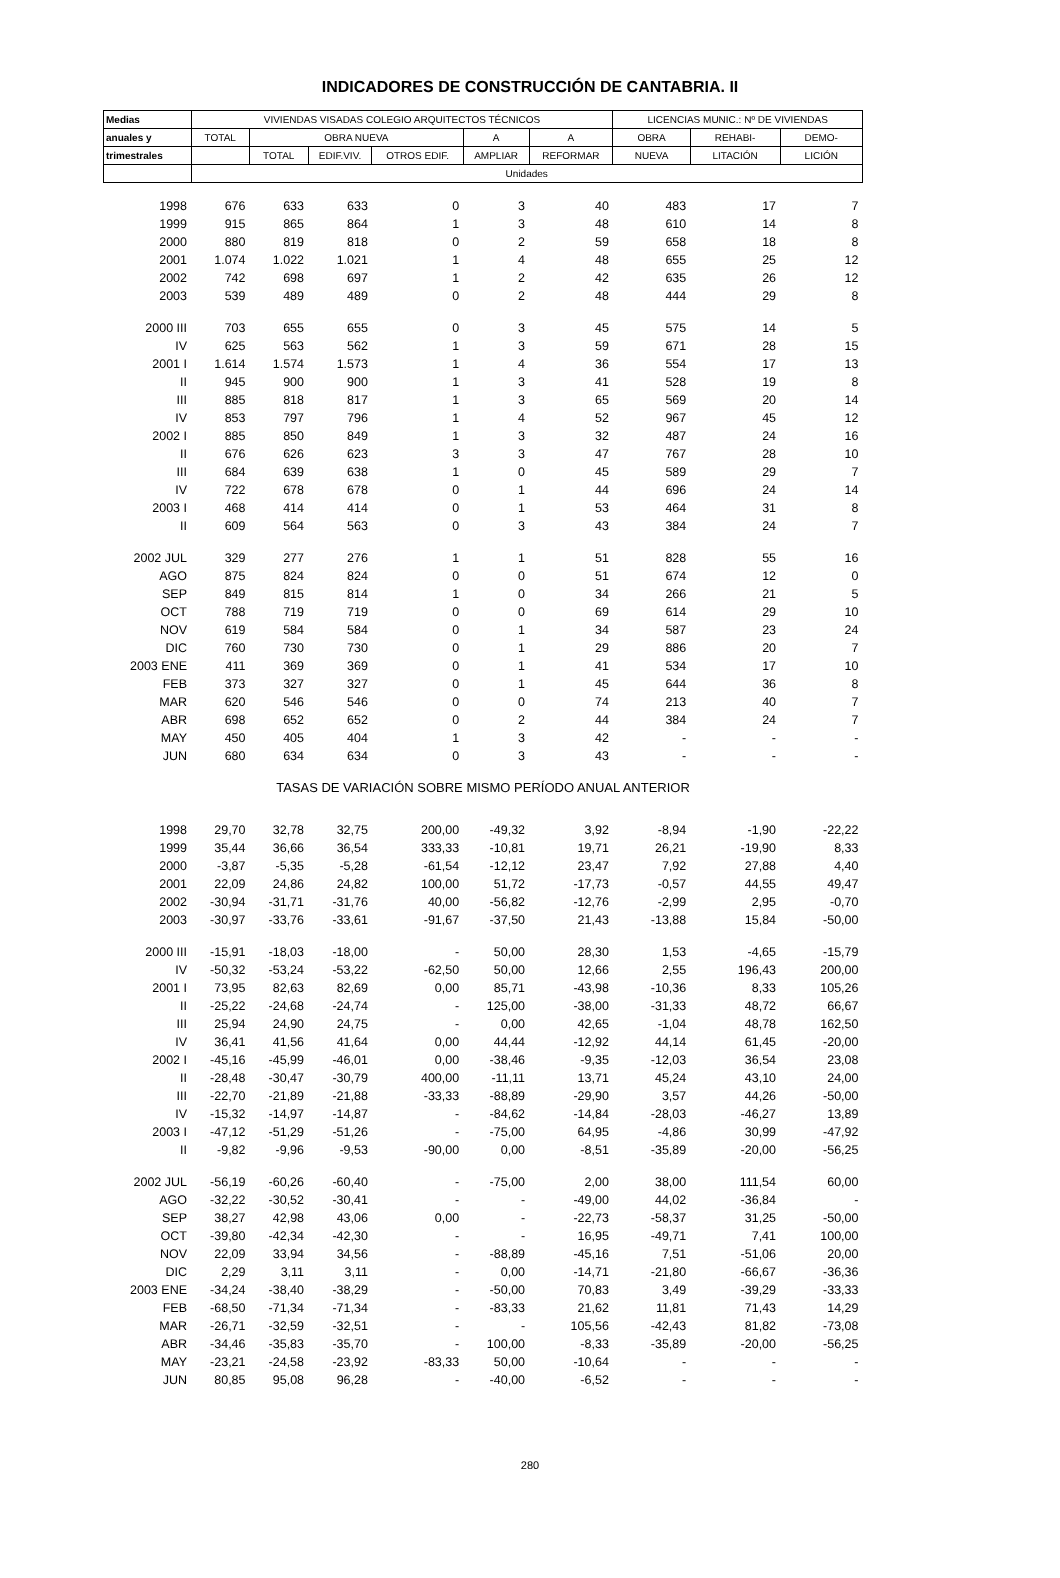INDICADORES DE CONSTRUCCIÓN DE CANTABRIA. II
| Medias | VIVIENDAS VISADAS COLEGIO ARQUITECTOS TÉCNICOS | | | | | | LICENCIAS MUNIC.: Nº DE VIVIENDAS | | |
| --- | --- | --- | --- | --- | --- | --- | --- | --- | --- |
| anuales y | TOTAL | OBRA NUEVA | | | A | A | OBRA | REHABI- | DEMO- |
| trimestrales | | TOTAL | EDIF.VIV. | OTROS EDIF. | AMPLIAR | REFORMAR | NUEVA | LITACIÓN | LICIÓN |
| | Unidades | | | | | | | | |
| 1998 | 676 | 633 | 633 | 0 | 3 | 40 | 483 | 17 | 7 |
| 1999 | 915 | 865 | 864 | 1 | 3 | 48 | 610 | 14 | 8 |
| 2000 | 880 | 819 | 818 | 0 | 2 | 59 | 658 | 18 | 8 |
| 2001 | 1.074 | 1.022 | 1.021 | 1 | 4 | 48 | 655 | 25 | 12 |
| 2002 | 742 | 698 | 697 | 1 | 2 | 42 | 635 | 26 | 12 |
| 2003 | 539 | 489 | 489 | 0 | 2 | 48 | 444 | 29 | 8 |
| 2000 III | 703 | 655 | 655 | 0 | 3 | 45 | 575 | 14 | 5 |
| IV | 625 | 563 | 562 | 1 | 3 | 59 | 671 | 28 | 15 |
| 2001 I | 1.614 | 1.574 | 1.573 | 1 | 4 | 36 | 554 | 17 | 13 |
| II | 945 | 900 | 900 | 1 | 3 | 41 | 528 | 19 | 8 |
| III | 885 | 818 | 817 | 1 | 3 | 65 | 569 | 20 | 14 |
| IV | 853 | 797 | 796 | 1 | 4 | 52 | 967 | 45 | 12 |
| 2002 I | 885 | 850 | 849 | 1 | 3 | 32 | 487 | 24 | 16 |
| II | 676 | 626 | 623 | 3 | 3 | 47 | 767 | 28 | 10 |
| III | 684 | 639 | 638 | 1 | 0 | 45 | 589 | 29 | 7 |
| IV | 722 | 678 | 678 | 0 | 1 | 44 | 696 | 24 | 14 |
| 2003 I | 468 | 414 | 414 | 0 | 1 | 53 | 464 | 31 | 8 |
| II | 609 | 564 | 563 | 0 | 3 | 43 | 384 | 24 | 7 |
| 2002 JUL | 329 | 277 | 276 | 1 | 1 | 51 | 828 | 55 | 16 |
| AGO | 875 | 824 | 824 | 0 | 0 | 51 | 674 | 12 | 0 |
| SEP | 849 | 815 | 814 | 1 | 0 | 34 | 266 | 21 | 5 |
| OCT | 788 | 719 | 719 | 0 | 0 | 69 | 614 | 29 | 10 |
| NOV | 619 | 584 | 584 | 0 | 1 | 34 | 587 | 23 | 24 |
| DIC | 760 | 730 | 730 | 0 | 1 | 29 | 886 | 20 | 7 |
| 2003 ENE | 411 | 369 | 369 | 0 | 1 | 41 | 534 | 17 | 10 |
| FEB | 373 | 327 | 327 | 0 | 1 | 45 | 644 | 36 | 8 |
| MAR | 620 | 546 | 546 | 0 | 0 | 74 | 213 | 40 | 7 |
| ABR | 698 | 652 | 652 | 0 | 2 | 44 | 384 | 24 | 7 |
| MAY | 450 | 405 | 404 | 1 | 3 | 42 | - | - | - |
| JUN | 680 | 634 | 634 | 0 | 3 | 43 | - | - | - |
| TASAS DE VARIACIÓN SOBRE MISMO PERÍODO ANUAL ANTERIOR | | | | | | | | | |
| 1998 | 29,70 | 32,78 | 32,75 | 200,00 | -49,32 | 3,92 | -8,94 | -1,90 | -22,22 |
| 1999 | 35,44 | 36,66 | 36,54 | 333,33 | -10,81 | 19,71 | 26,21 | -19,90 | 8,33 |
| 2000 | -3,87 | -5,35 | -5,28 | -61,54 | -12,12 | 23,47 | 7,92 | 27,88 | 4,40 |
| 2001 | 22,09 | 24,86 | 24,82 | 100,00 | 51,72 | -17,73 | -0,57 | 44,55 | 49,47 |
| 2002 | -30,94 | -31,71 | -31,76 | 40,00 | -56,82 | -12,76 | -2,99 | 2,95 | -0,70 |
| 2003 | -30,97 | -33,76 | -33,61 | -91,67 | -37,50 | 21,43 | -13,88 | 15,84 | -50,00 |
| 2000 III | -15,91 | -18,03 | -18,00 | - | 50,00 | 28,30 | 1,53 | -4,65 | -15,79 |
| IV | -50,32 | -53,24 | -53,22 | -62,50 | 50,00 | 12,66 | 2,55 | 196,43 | 200,00 |
| 2001 I | 73,95 | 82,63 | 82,69 | 0,00 | 85,71 | -43,98 | -10,36 | 8,33 | 105,26 |
| II | -25,22 | -24,68 | -24,74 | - | 125,00 | -38,00 | -31,33 | 48,72 | 66,67 |
| III | 25,94 | 24,90 | 24,75 | - | 0,00 | 42,65 | -1,04 | 48,78 | 162,50 |
| IV | 36,41 | 41,56 | 41,64 | 0,00 | 44,44 | -12,92 | 44,14 | 61,45 | -20,00 |
| 2002 I | -45,16 | -45,99 | -46,01 | 0,00 | -38,46 | -9,35 | -12,03 | 36,54 | 23,08 |
| II | -28,48 | -30,47 | -30,79 | 400,00 | -11,11 | 13,71 | 45,24 | 43,10 | 24,00 |
| III | -22,70 | -21,89 | -21,88 | -33,33 | -88,89 | -29,90 | 3,57 | 44,26 | -50,00 |
| IV | -15,32 | -14,97 | -14,87 | - | -84,62 | -14,84 | -28,03 | -46,27 | 13,89 |
| 2003 I | -47,12 | -51,29 | -51,26 | - | -75,00 | 64,95 | -4,86 | 30,99 | -47,92 |
| II | -9,82 | -9,96 | -9,53 | -90,00 | 0,00 | -8,51 | -35,89 | -20,00 | -56,25 |
| 2002 JUL | -56,19 | -60,26 | -60,40 | - | -75,00 | 2,00 | 38,00 | 111,54 | 60,00 |
| AGO | -32,22 | -30,52 | -30,41 | - | - | -49,00 | 44,02 | -36,84 | - |
| SEP | 38,27 | 42,98 | 43,06 | 0,00 | - | -22,73 | -58,37 | 31,25 | -50,00 |
| OCT | -39,80 | -42,34 | -42,30 | - | - | 16,95 | -49,71 | 7,41 | 100,00 |
| NOV | 22,09 | 33,94 | 34,56 | - | -88,89 | -45,16 | 7,51 | -51,06 | 20,00 |
| DIC | 2,29 | 3,11 | 3,11 | - | 0,00 | -14,71 | -21,80 | -66,67 | -36,36 |
| 2003 ENE | -34,24 | -38,40 | -38,29 | - | -50,00 | 70,83 | 3,49 | -39,29 | -33,33 |
| FEB | -68,50 | -71,34 | -71,34 | - | -83,33 | 21,62 | 11,81 | 71,43 | 14,29 |
| MAR | -26,71 | -32,59 | -32,51 | - | - | 105,56 | -42,43 | 81,82 | -73,08 |
| ABR | -34,46 | -35,83 | -35,70 | - | 100,00 | -8,33 | -35,89 | -20,00 | -56,25 |
| MAY | -23,21 | -24,58 | -23,92 | -83,33 | 50,00 | -10,64 | - | - | - |
| JUN | 80,85 | 95,08 | 96,28 | - | -40,00 | -6,52 | - | - | - |
280